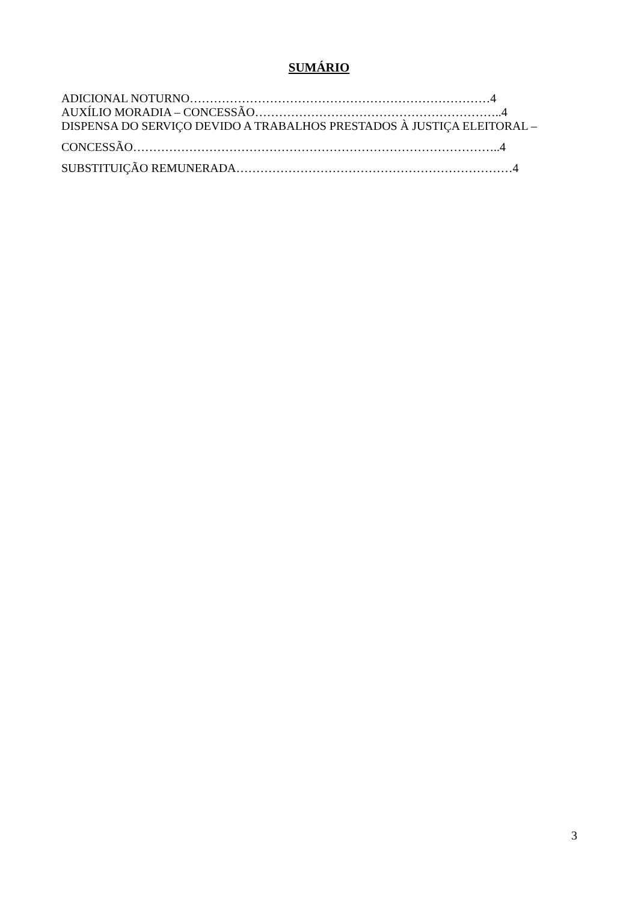SUMÁRIO
ADICIONAL NOTURNO…………………………………………………………………4
AUXÍLIO MORADIA – CONCESSÃO……………………………………………………..4
DISPENSA DO SERVIÇO DEVIDO A TRABALHOS PRESTADOS À JUSTIÇA ELEITORAL –
CONCESSÃO………………………………………………………………………………..4
SUBSTITUIÇÃO REMUNERADA……………………………………………………………4
3